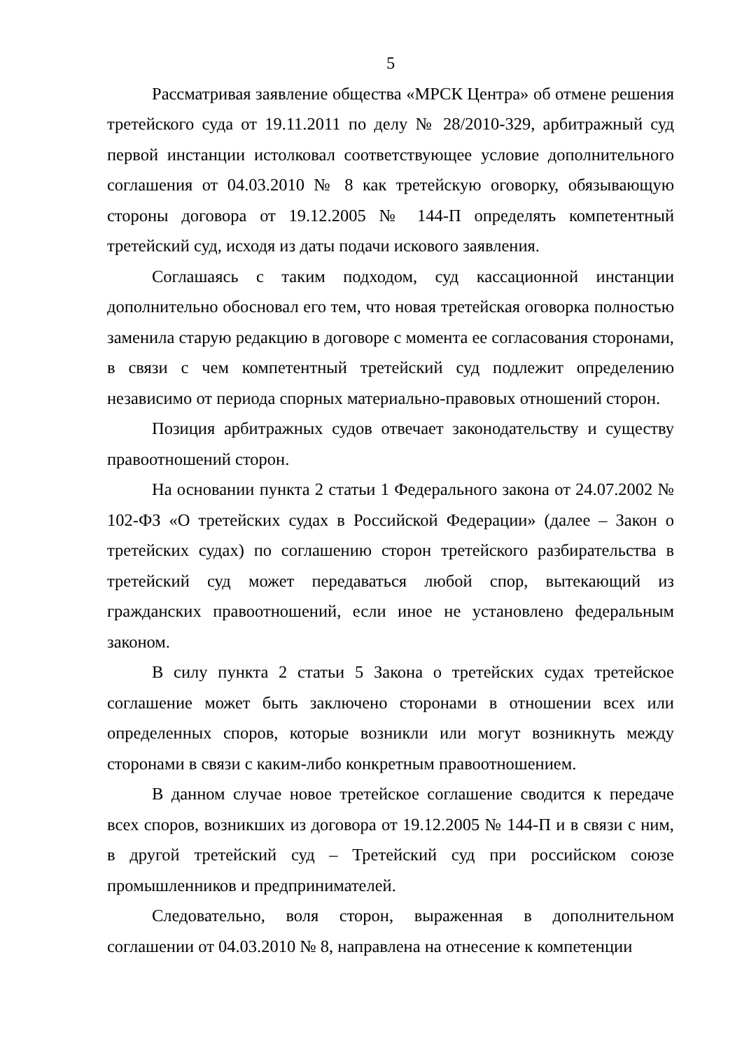5
Рассматривая заявление общества «МРСК Центра» об отмене решения третейского суда от 19.11.2011 по делу № 28/2010-329, арбитражный суд первой инстанции истолковал соответствующее условие дополнительного соглашения от 04.03.2010 № 8 как третейскую оговорку, обязывающую стороны договора от 19.12.2005 № 144-П определять компетентный третейский суд, исходя из даты подачи искового заявления.
Соглашаясь с таким подходом, суд кассационной инстанции дополнительно обосновал его тем, что новая третейская оговорка полностью заменила старую редакцию в договоре с момента ее согласования сторонами, в связи с чем компетентный третейский суд подлежит определению независимо от периода спорных материально-правовых отношений сторон.
Позиция арбитражных судов отвечает законодательству и существу правоотношений сторон.
На основании пункта 2 статьи 1 Федерального закона от 24.07.2002 № 102-ФЗ «О третейских судах в Российской Федерации» (далее – Закон о третейских судах) по соглашению сторон третейского разбирательства в третейский суд может передаваться любой спор, вытекающий из гражданских правоотношений, если иное не установлено федеральным законом.
В силу пункта 2 статьи 5 Закона о третейских судах третейское соглашение может быть заключено сторонами в отношении всех или определенных споров, которые возникли или могут возникнуть между сторонами в связи с каким-либо конкретным правоотношением.
В данном случае новое третейское соглашение сводится к передаче всех споров, возникших из договора от 19.12.2005 № 144-П и в связи с ним, в другой третейский суд – Третейский суд при российском союзе промышленников и предпринимателей.
Следовательно, воля сторон, выраженная в дополнительном соглашении от 04.03.2010 № 8, направлена на отнесение к компетенции